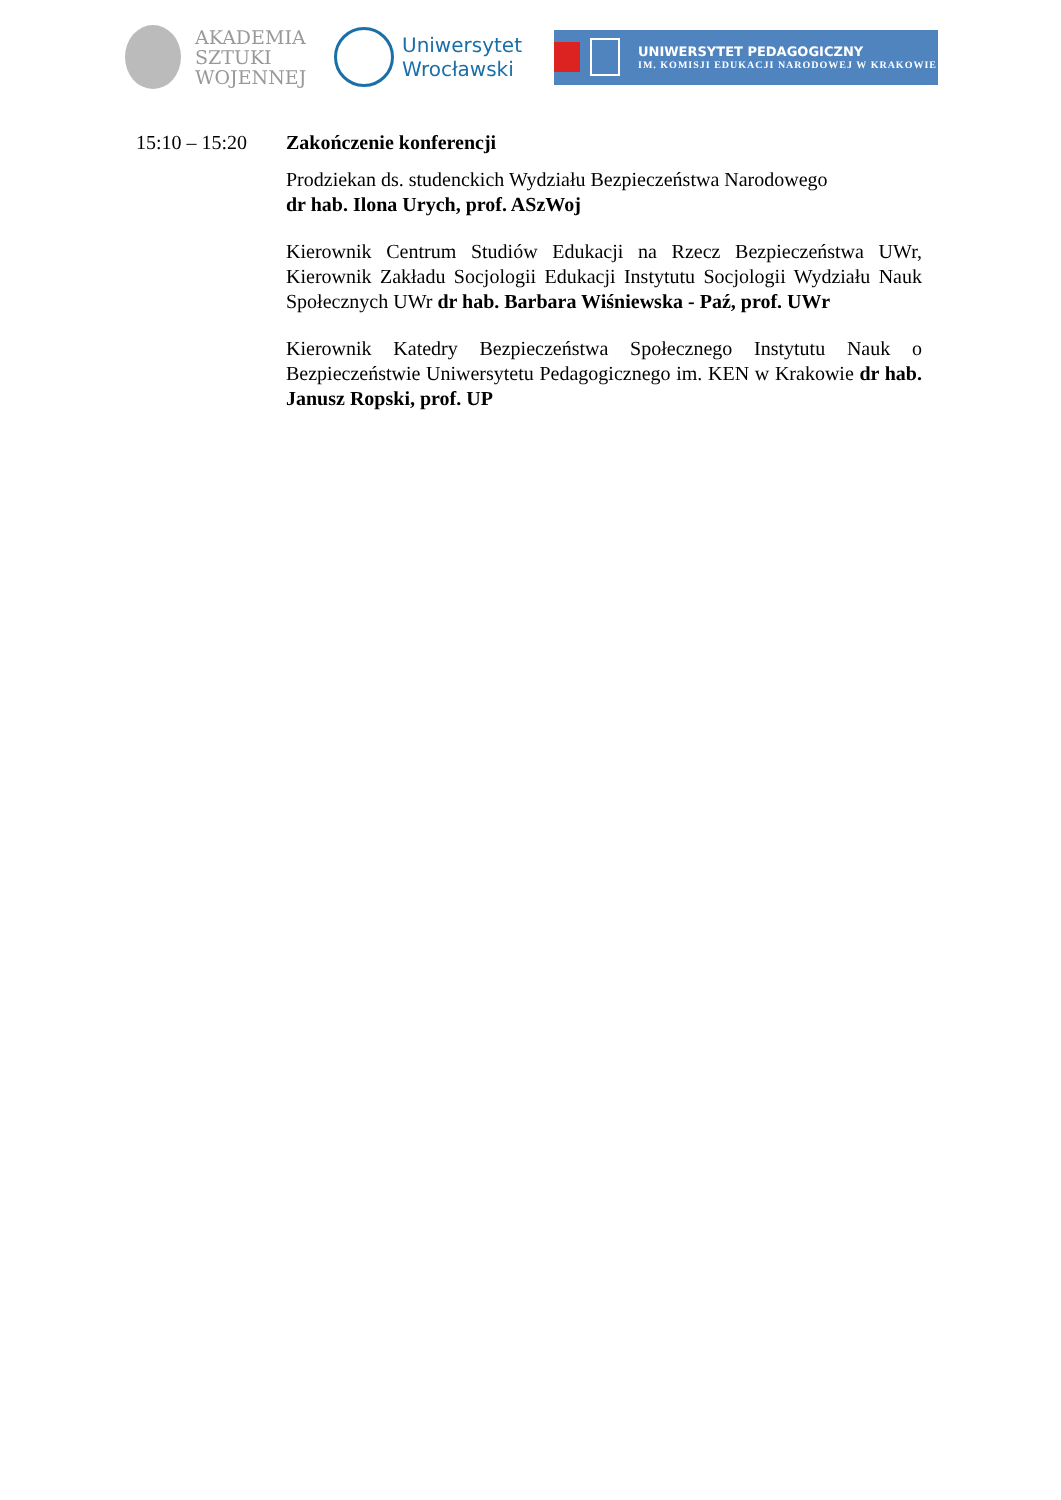AKADEMIA
SZTUKI
WOJENNEJ
Uniwersytet
Wrocławski
UNIWERSYTET PEDAGOGICZNY
IM. KOMISJI EDUKACJI NARODOWEJ W KRAKOWIE
15:10 – 15:20
Zakończenie konferencji
Prodziekan ds. studenckich Wydziału Bezpieczeństwa Narodowego
dr hab. Ilona Urych, prof. ASzWoj
Kierownik Centrum Studiów Edukacji na Rzecz Bezpieczeństwa UWr, Kierownik Zakładu Socjologii Edukacji Instytutu Socjologii Wydziału Nauk Społecznych UWr dr hab. Barbara Wiśniewska - Paź, prof. UWr
Kierownik Katedry Bezpieczeństwa Społecznego Instytutu Nauk o Bezpieczeństwie Uniwersytetu Pedagogicznego im. KEN w Krakowie dr hab. Janusz Ropski, prof. UP